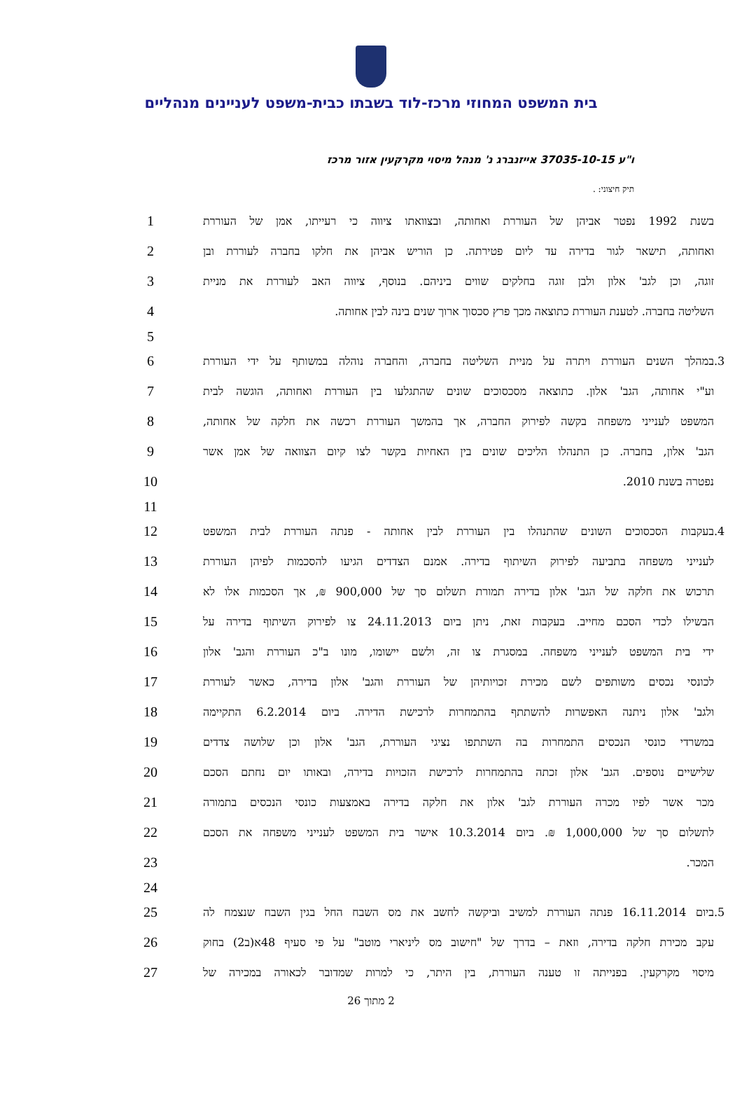בית המשפט המחוזי מרכז-לוד בשבתו כבית-משפט לעניינים מנהליים
ו"ע 37035-10-15 אייזנברג נ' מנהל מיסוי מקרקעין אזור מרכז
תיק חיצוני: .
בשנת 1992 נפטר אביהן של העוררת ואחותה, ובצוואתו ציווה כי רעייתו, אמן של העוררת 1
ואחותה, תישאר לגור בדירה עד ליום פטירתה. כן הוריש אביהן את חלקו בחברה לעוררת ובן 2
זוגה, וכן לגב' אלון ולבן זוגה בחלקים שווים ביניהם. בנוסף, ציווה האב לעוררת את מניית 3
השליטה בחברה. לטענת העוררת כתוצאה מכך פרץ סכסוך ארוך שנים בינה לבין אחותה. 4
5
3. במהלך השנים העוררת ויתרה על מניית השליטה בחברה, והחברה נוהלה במשותף על ידי העוררת 6
וע"י אחותה, הגב' אלון. כתוצאה מסכסוכים שונים שהתגלעו בין העוררת ואחותה, הוגשה לבית 7
המשפט לענייני משפחה בקשה לפירוק החברה, אך בהמשך העוררת רכשה את חלקה של אחותה, 8
הגב' אלון, בחברה. כן התנהלו הליכים שונים בין האחיות בקשר לצו קיום הצוואה של אמן אשר 9
נפטרה בשנת 2010. 10
11
4. בעקבות הסכסוכים השונים שהתנהלו בין העוררת לבין אחותה - פנתה העוררת לבית המשפט 12
לענייני משפחה בתביעה לפירוק השיתוף בדירה. אמנם הצדדים הגיעו להסכמות לפיהן העוררת 13
תרכוש את חלקה של הגב' אלון בדירה תמורת תשלום סך של 900,000 ₪, אך הסכמות אלו לא 14
הבשילו לכדי הסכם מחייב. בעקבות זאת, ניתן ביום 24.11.2013 צו לפירוק השיתוף בדירה על 15
ידי בית המשפט לענייני משפחה. במסגרת צו זה, ולשם יישומו, מונו ב"כ העוררת והגב' אלון 16
לכונסי נכסים משותפים לשם מכירת זכויותיהן של העוררת והגב' אלון בדירה, כאשר לעוררת 17
ולגב' אלון ניתנה האפשרות להשתתף בהתמחרות לרכישת הדירה. ביום 6.2.2014 התקיימה 18
במשרדי כונסי הנכסים התמחרות בה השתתפו נציגי העוררת, הגב' אלון וכן שלושה צדדים 19
שלישיים נוספים. הגב' אלון זכתה בהתמחרות לרכישת הזכויות בדירה, ובאותו יום נחתם הסכם 20
מכר אשר לפיו מכרה העוררת לגב' אלון את חלקה בדירה באמצעות כונסי הנכסים בתמורה 21
לתשלום סך של 1,000,000 ₪. ביום 10.3.2014 אישר בית המשפט לענייני משפחה את הסכם 22
המכר. 23
24
5. ביום 16.11.2014 פנתה העוררת למשיב וביקשה לחשב את מס השבח החל בגין השבח שנצמח לה 25
עקב מכירת חלקה בדירה, וזאת – בדרך של "חישוב מס ליניארי מוטב" על פי סעיף 48א(ב2) בחוק 26
מיסוי מקרקעין. בפנייתה זו טענה העוררת, בין היתר, כי למרות שמדובר לכאורה במכירה של 27
2 מתוך 26